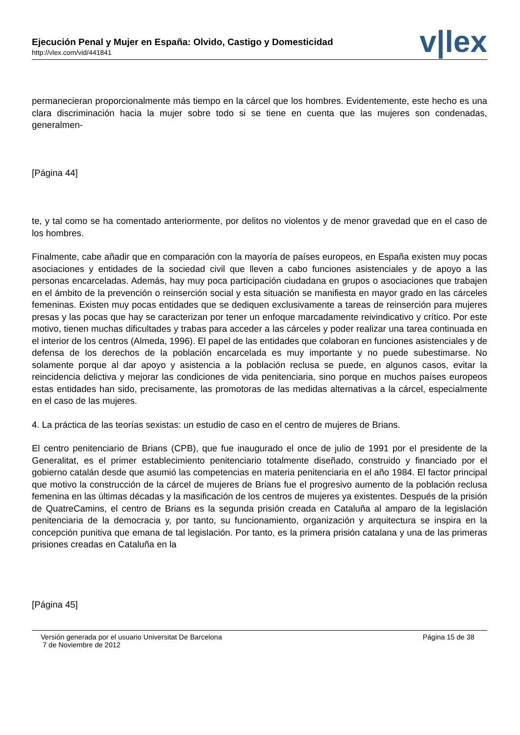Ejecución Penal y Mujer en España: Olvido, Castigo y Domesticidad
http://vlex.com/vid/441841
v|lex
permanecieran proporcionalmente más tiempo en la cárcel que los hombres. Evidentemente, este hecho es una clara discriminación hacia la mujer sobre todo si se tiene en cuenta que las mujeres son condenadas, generalmen-
[Página 44]
te, y tal como se ha comentado anteriormente, por delitos no violentos y de menor gravedad que en el caso de los hombres.
Finalmente, cabe añadir que en comparación con la mayoría de países europeos, en España existen muy pocas asociaciones y entidades de la sociedad civil que lleven a cabo funciones asistenciales y de apoyo a las personas encarceladas. Además, hay muy poca participación ciudadana en grupos o asociaciones que trabajen en el ámbito de la prevención o reinserción social y esta situación se manifiesta en mayor grado en las cárceles femeninas. Existen muy pocas entidades que se dediquen exclusivamente a tareas de reinserción para mujeres presas y las pocas que hay se caracterizan por tener un enfoque marcadamente reivindicativo y crítico. Por este motivo, tienen muchas dificultades y trabas para acceder a las cárceles y poder realizar una tarea continuada en el interior de los centros (Almeda, 1996). El papel de las entidades que colaboran en funciones asistenciales y de defensa de los derechos de la población encarcelada es muy importante y no puede subestimarse. No solamente porque al dar apoyo y asistencia a la población reclusa se puede, en algunos casos, evitar la reincidencia delictiva y mejorar las condiciones de vida penitenciaria, sino porque en muchos países europeos estas entidades han sido, precisamente, las promotoras de las medidas alternativas a la cárcel, especialmente en el caso de las mujeres.
4. La práctica de las teorías sexistas: un estudio de caso en el centro de mujeres de Brians.
El centro penitenciario de Brians (CPB), que fue inaugurado el once de julio de 1991 por el presidente de la Generalitat, es el primer establecimiento penitenciario totalmente diseñado, construido y financiado por el gobierno catalán desde que asumió las competencias en materia penitenciaria en el año 1984. El factor principal que motivo la construcción de la cárcel de mujeres de Brians fue el progresivo aumento de la población reclusa femenina en las últimas décadas y la masificación de los centros de mujeres ya existentes. Después de la prisión de QuatreCamins, el centro de Brians es la segunda prisión creada en Cataluña al amparo de la legislación penitenciaria de la democracia y, por tanto, su funcionamiento, organización y arquitectura se inspira en la concepción punitiva que emana de tal legislación. Por tanto, es la primera prisión catalana y una de las primeras prisiones creadas en Cataluña en la
[Página 45]
Versión generada por el usuario Universitat De Barcelona
7 de Noviembre de 2012
Página 15 de 38